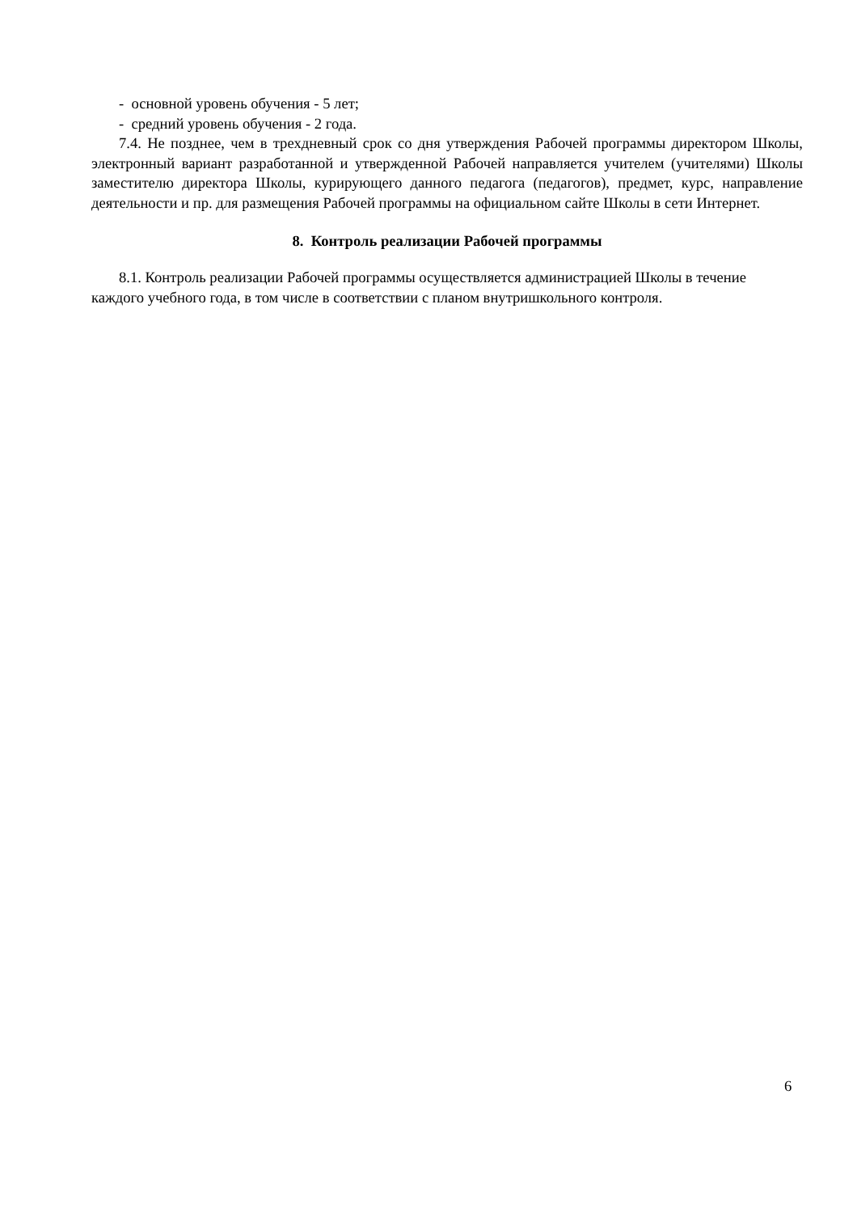- основной уровень обучения - 5 лет;
- средний уровень обучения - 2 года.
7.4. Не позднее, чем в трехдневный срок со дня утверждения Рабочей программы директором Школы, электронный вариант разработанной и утвержденной Рабочей направляется учителем (учителями) Школы заместителю директора Школы, курирующего данного педагога (педагогов), предмет, курс, направление деятельности и пр. для размещения Рабочей программы на официальном сайте Школы в сети Интернет.
8. Контроль реализации Рабочей программы
8.1. Контроль реализации Рабочей программы осуществляется администрацией Школы в течение каждого учебного года, в том числе в соответствии с планом внутришкольного контроля.
6